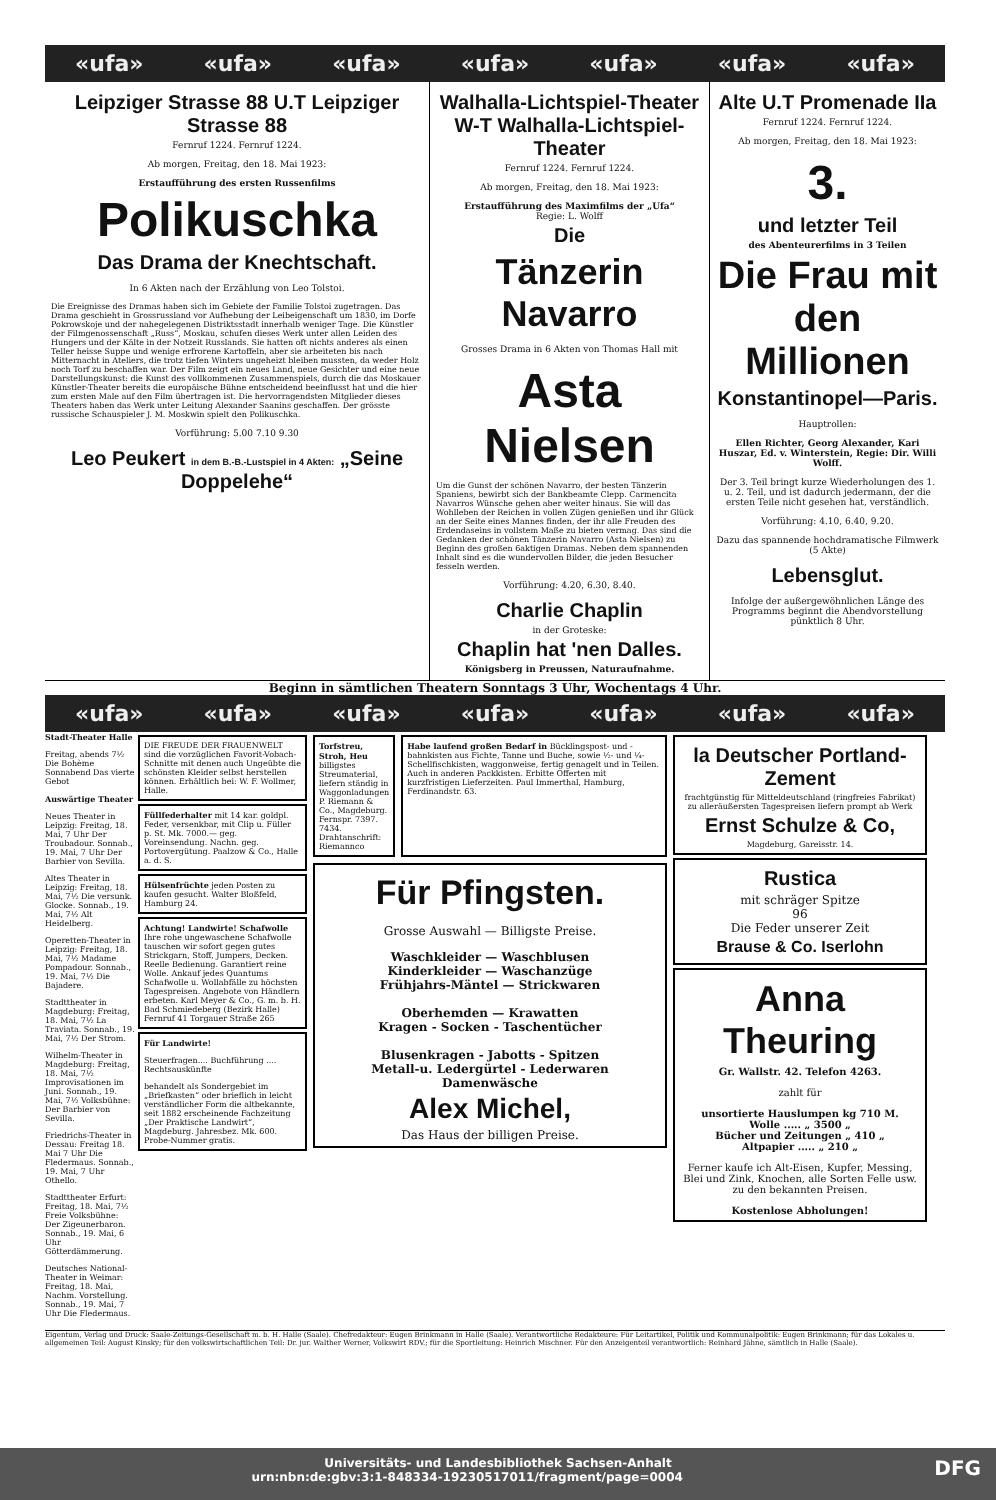«ufa» «ufa» «ufa» «ufa» «ufa» «ufa» «ufa»
Leipziger Strasse 88 U.T Leipziger Strasse 88
Fernruf 1224. Fernruf 1224.
Ab morgen, Freitag, den 18. Mai 1923:
Erstaufführung des ersten Russenfilms
Polikuschka
Das Drama der Knechtschaft.
In 6 Akten nach der Erzählung von Leo Tolstoi.
Die Ereignisse des Dramas haben sich im Gebiete der Familie Tolstoi zugetragen. Das Drama geschieht in Grossrussland vor Aufhebung der Leibeigenschaft um 1830, im Dorfe Pokrowskoje und der nahegelegenen Distriktsstadt innerhalb weniger Tage. Die Künstler der Filmgenossenschaft „Russ“, Moskau, schufen dieses Werk unter allen Leiden des Hungers und der Kälte in der Notzeit Russlands. Sie hatten oft nichts anderes als einen Teller heisse Suppe und wenige erfrorene Kartoffeln, aber sie arbeiteten bis nach Mitternacht in Ateliers, die trotz tiefen Winters ungeheizt bleiben mussten, da weder Holz noch Torf zu beschaffen war. Der Film zeigt ein neues Land, neue Gesichter und eine neue Darstellungskunst: die Kunst des vollkommenen Zusammenspiels, durch die das Moskauer Künstler-Theater bereits die europäische Bühne entscheidend beeinflusst hat und die hier zum ersten Male auf den Film übertragen ist. Die hervorragendsten Mitglieder dieses Theaters haben das Werk unter Leitung Alexander Saanins geschaffen. Der grösste russische Schauspieler J. M. Moskwin spielt den Polikuschka.
Vorführung: 5.00 7.10 9.30
Leo Peukert in dem B.-B.-Lustspiel in 4 Akten: „Seine Doppelehe“
Walhalla-Lichtspiel-Theater W-T Walhalla-Lichtspiel-Theater
Fernruf 1224. Fernruf 1224.
Ab morgen, Freitag, den 18. Mai 1923:
Erstaufführung des Maximfilms der „Ufa“
Regie: L. Wolff
Die
Tänzerin Navarro
Grosses Drama in 6 Akten von Thomas Hall mit
Asta Nielsen
Um die Gunst der schönen Navarro, der besten Tänzerin Spaniens, bewirbt sich der Bankbeamte Clepp. Carmencita Navarros Wünsche gehen aber weiter hinaus. Sie will das Wohlleben der Reichen in vollen Zügen genießen und ihr Glück an der Seite eines Mannes finden, der ihr alle Freuden des Erdendaseins in vollstem Maße zu bieten vermag. Das sind die Gedanken der schönen Tänzerin Navarro (Asta Nielsen) zu Beginn des großen 6aktigen Dramas. Neben dem spannenden Inhalt sind es die wundervollen Bilder, die jeden Besucher fesseln werden.
Vorführung: 4.20, 6.30, 8.40.
Charlie Chaplin
in der Groteske:
Chaplin hat 'nen Dalles.
Königsberg in Preussen, Naturaufnahme.
Alte U.T Promenade IIa
Fernruf 1224. Fernruf 1224.
Ab morgen, Freitag, den 18. Mai 1923:
3.
und letzter Teil
des Abenteurerfilms in 3 Teilen
Die Frau mit den Millionen
Konstantinopel—Paris.
Hauptrollen:
Ellen Richter, Georg Alexander, Kari Huszar, Ed. v. Winterstein, Regie: Dir. Willi Wolff.
Der 3. Teil bringt kurze Wiederholungen des 1. u. 2. Teil, und ist dadurch jedermann, der die ersten Teile nicht gesehen hat, verständlich.
Vorführung: 4.10, 6.40, 9.20.
Dazu das spannende hochdramatische Filmwerk (5 Akte)
Lebensglut.
Infolge der außergewöhnlichen Länge des Programms beginnt die Abendvorstellung pünktlich 8 Uhr.
Beginn in sämtlichen Theatern Sonntags 3 Uhr, Wochentags 4 Uhr.
«ufa» «ufa» «ufa» «ufa» «ufa» «ufa» «ufa»
Stadt-Theater Halle
Freitag, abends 7½ Die Bohème
Sonnabend Das vierte Gebot
Auswärtige Theater
Neues Theater in Leipzig: Freitag, 18. Mai, 7 Uhr Der Troubadour. Sonnab., 19. Mai, 7 Uhr Der Barbier von Sevilla.
Altes Theater in Leipzig: Freitag, 18. Mai, 7½ Die versunk. Glocke. Sonnab., 19. Mai, 7½ Alt Heidelberg.
Operetten-Theater in Leipzig: Freitag, 18. Mai, 7½ Madame Pompadour. Sonnab., 19. Mai, 7½ Die Bajadere.
Stadttheater in Magdeburg: Freitag, 18. Mai, 7½ La Traviata. Sonnab., 19. Mai, 7½ Der Strom.
Wilhelm-Theater in Magdeburg: Freitag, 18. Mai, 7½ Improvisationen im Juni. Sonnab., 19. Mai, 7½ Volksbühne: Der Barbier von Sevilla.
Friedrichs-Theater in Dessau: Freitag 18. Mai 7 Uhr Die Fledermaus. Sonnab., 19. Mai, 7 Uhr Othello.
Stadttheater Erfurt: Freitag, 18. Mai, 7½ Freie Volksbühne: Der Zigeunerbaron. Sonnab., 19. Mai, 6 Uhr Götterdämmerung.
Deutsches National-Theater in Weimar: Freitag, 18. Mai, Nachm. Vorstellung. Sonnab., 19. Mai, 7 Uhr Die Fledermaus.
DIE FREUDE DER FRAUENWELT sind die vorzüglichen Favorit-Vobach-Schnitte mit denen auch Ungeübte die schönsten Kleider selbst herstellen können. Erhältlich bei: W. F. Wollmer, Halle.
Füllfederhalter mit 14 kar. goldpl. Feder, versenkbar, mit Clip u. Füller p. St. Mk. 7000.— geg. Voreinsendung. Nachn. geg. Portovergütung. Paalzow & Co., Halle a. d. S.
Hülsenfrüchte jeden Posten zu kaufen gesucht. Walter Bloßfeld, Hamburg 24.
Achtung! Landwirte! Schafwolle Ihre rohe ungewaschene Schafwolle tauschen wir sofort gegen gutes Strickgarn, Stoff, Jumpers, Decken. Reelle Bedienung. Garantiert reine Wolle. Ankauf jedes Quantums Schafwolle u. Wollabfälle zu höchsten Tagespreisen. Angebote von Händlern erbeten. Karl Meyer & Co., G. m. b. H. Bad Schmiedeberg (Bezirk Halle) Fernruf 41 Torgauer Straße 265
Für Landwirte!
Steuerfragen.... Buchführung .... Rechtsauskünfte
behandelt als Sondergebiet im „Briefkasten“ oder brieflich in leicht verständlicher Form die altbekannte, seit 1882 erscheinende Fachzeitung „Der Praktische Landwirt“, Magdeburg. Jahresbez. Mk. 600. Probe-Nummer gratis.
Torfstreu, Stroh, Heu billigstes Streumaterial, liefern ständig in Waggonladungen P. Riemann & Co., Magdeburg. Fernspr. 7397. 7434. Drahtanschrift: Riemannco
Habe laufend großen Bedarf in Bücklingspost- und -bahnkisten aus Fichte, Tanne und Buche, sowie ½- und ¼-Schellfischkisten, waggonweise, fertig genagelt und in Teilen. Auch in anderen Packkisten. Erbitte Offerten mit kurzfristigen Lieferzeiten. Paul Immerthal, Hamburg, Ferdinandstr. 63.
Für Pfingsten.
Grosse Auswahl — Billigste Preise.
Waschkleider — Waschblusen
Kinderkleider — Waschanzüge
Frühjahrs-Mäntel — Strickwaren
Oberhemden — Krawatten
Kragen - Socken - Taschentücher
Blusenkragen - Jabotts - Spitzen
Metall-u. Ledergürtel - Lederwaren
Damenwäsche
Alex Michel,
Das Haus der billigen Preise.
la Deutscher Portland-Zement
frachtgünstig für Mitteldeutschland (ringfreies Fabrikat) zu alleräußersten Tagespreisen liefern prompt ab Werk
Ernst Schulze & Co,
Magdeburg, Gareisstr. 14.
Rustica
mit schräger Spitze
96
Die Feder unserer Zeit
Brause & Co. Iserlohn
Anna Theuring
Gr. Wallstr. 42. Telefon 4263.
zahlt für
unsortierte Hauslumpen kg 710 M.
Wolle ..... „ 3500 „
Bücher und Zeitungen „ 410 „
Altpapier ..... „ 210 „
Ferner kaufe ich Alt-Eisen, Kupfer, Messing, Blei und Zink, Knochen, alle Sorten Felle usw. zu den bekannten Preisen.
Kostenlose Abholungen!
Eigentum, Verlag und Druck: Saale-Zeitungs-Gesellschaft m. b. H. Halle (Saale). Chefredakteur: Eugen Brinkmann in Halle (Saale). Verantwortliche Redakteure: Für Leitartikel, Politik und Kommunalpolitik: Eugen Brinkmann; für das Lokales u. allgemeinen Teil: August Kinsky; für den volkswirtschaftlichen Teil: Dr. jur. Walther Werner, Volkswirt RDV.; für die Sportleitung: Heinrich Mischner. Für den Anzeigenteil verantwortlich: Reinhard Jähne, sämtlich in Halle (Saale).
Universitäts- und Landesbibliothek Sachsen-Anhalt
urn:nbn:de:gbv:3:1-848334-19230517011/fragment/page=0004 DFG